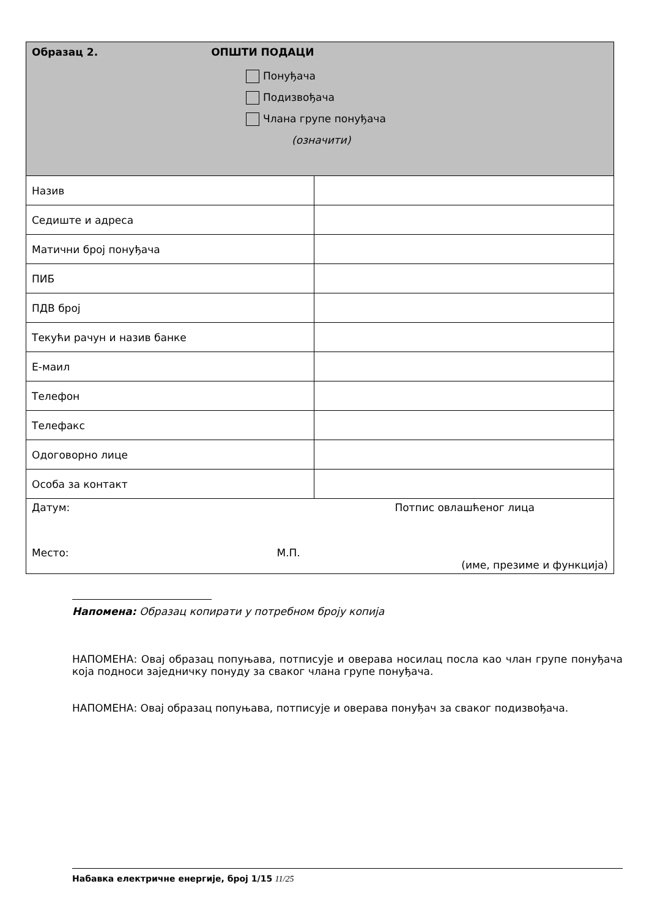| Образац 2. ОПШТИ ПОДАЦИ Понуђача Подизвођача Члана групе понуђача (означити) | |
| Назив | |
| Седиште и адреса | |
| Матични број понуђача | |
| ПИБ | |
| ПДВ број | |
| Текући рачун и назив банке | |
| Е-маил | |
| Телефон | |
| Телефакс | |
| Одоговорно лице | |
| Особа за контакт | |
| Датум: Потпис овлашћеног лица Место: М.П. (име, презиме и функција) | |
Напомена: Образац копирати у потребном броју копија
НАПОМЕНА: Овај образац попуњава, потписује и оверава носилац посла као члан групе понуђача која подноси заједничку понуду за сваког члана групе понуђача.
НАПОМЕНА: Овај образац попуњава, потписује и оверава понуђач за сваког подизвођача.
Набавка електричне енергије, број 1/15 11/25